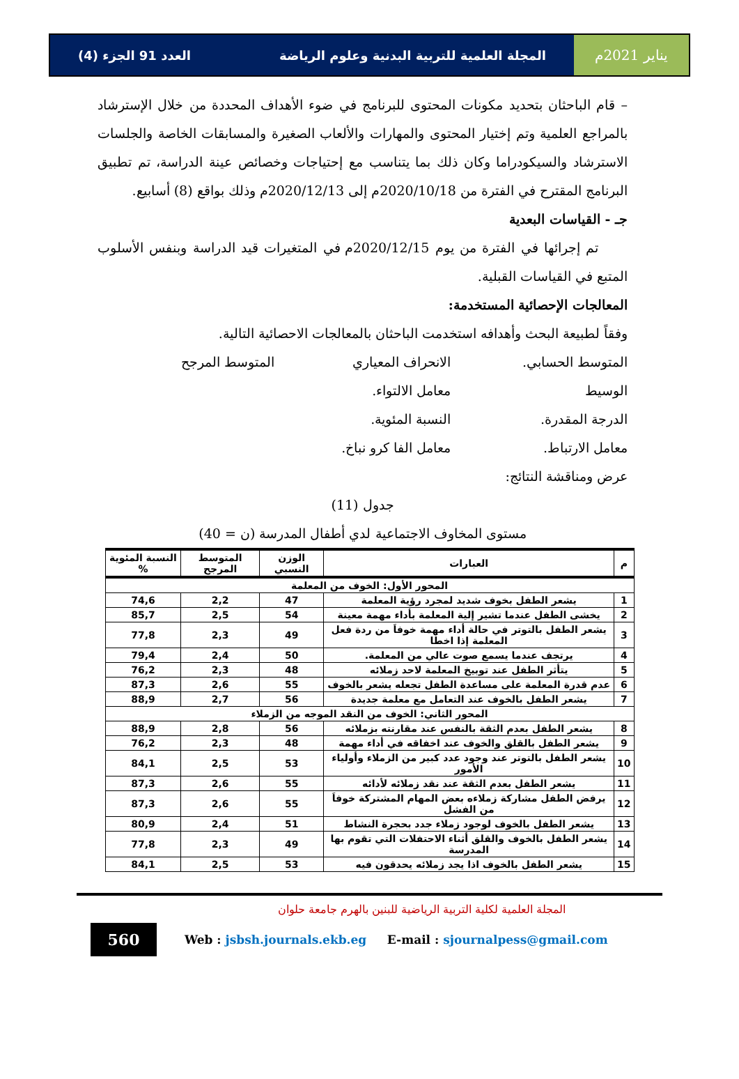يناير 2021م المجلة العلمية للتربية البدنية وعلوم الرياضة العدد 91 الجزء (4)
– قام الباحثان بتحديد مكونات المحتوى للبرنامج في ضوء الأهداف المحددة من خلال الإسترشاد بالمراجع العلمية وتم إختيار المحتوى والمهارات والألعاب الصغيرة والمسابقات الخاصة والجلسات الاسترشاد والسيكودراما وكان ذلك بما يتناسب مع إحتياجات وخصائص عينة الدراسة، تم تطبيق البرنامج المقترح في الفترة من 2020/10/18م إلى 2020/12/13م وذلك بواقع (8) أسابيع.
جـ - القياسات البعدية
تم إجرائها في الفترة من يوم 2020/12/15م في المتغيرات قيد الدراسة وبنفس الأسلوب المتبع في القياسات القبلية.
المعالجات الإحصائية المستخدمة:
وفقاً لطبيعة البحث وأهدافه استخدمت الباحثان بالمعالجات الاحصائية التالية.
المتوسط الحسابي. الانحراف المعياري المتوسط المرجح
الوسيط معامل الالتواء.
الدرجة المقدرة. النسبة المئوية.
معامل الارتباط. معامل الفا كرو نباخ.
عرض ومناقشة النتائج:
جدول (11)
مستوى المخاوف الاجتماعية لدي أطفال المدرسة (ن = 40)
| م | العبارات | الوزن النسبي | المتوسط المرجح | النسبة المئوية % |
| --- | --- | --- | --- | --- |
| المحور الأول: الخوف من المعلمة | | | | |
| 1 | يشعر الطفل بخوف شديد لمجرد رؤية المعلمة | 47 | 2,2 | 74,6 |
| 2 | يخشى الطفل عندما تشير إلية المعلمة بأداء مهمة معينة | 54 | 2,5 | 85,7 |
| 3 | يشعر الطفل بالتوتر في حالة أداء مهمة خوفاَ من ردة فعل المعلمة إذا اخطا | 49 | 2,3 | 77,8 |
| 4 | يرتجف عندما يسمع صوت عالي من المعلمة. | 50 | 2,4 | 79,4 |
| 5 | يتأثر الطفل عند توبيخ المعلمة لاحد زملائه | 48 | 2,3 | 76,2 |
| 6 | عدم قدرة المعلمة على مساعدة الطفل تجعله يشعر بالخوف | 55 | 2,6 | 87,3 |
| 7 | يشعر الطفل بالخوف عند التعامل مع معلمة جديدة | 56 | 2,7 | 88,9 |
| المحور الثاني: الخوف من النقد الموجه من الزملاء | | | | |
| 8 | يشعر الطفل بعدم الثقة بالنفس عند مقارنته بزملائه | 56 | 2,8 | 88,9 |
| 9 | يشعر الطفل بالقلق والخوف عند اخفاقه في أداء مهمة | 48 | 2,3 | 76,2 |
| 10 | يشعر الطفل بالتوتر عند وجود عدد كبير من الزملاء وأولياء الأمور | 53 | 2,5 | 84,1 |
| 11 | يشعر الطفل بعدم الثقة عند نقد زملائه لأدائه | 55 | 2,6 | 87,3 |
| 12 | يرفض الطفل مشاركة زملاءه بعض المهام المشتركة خوفاَ من الفشل | 55 | 2,6 | 87,3 |
| 13 | يشعر الطفل بالخوف لوجود زملاء جدد بحجرة النشاط | 51 | 2,4 | 80,9 |
| 14 | يشعر الطفل بالخوف والقلق أثناء الاحتفلات التي تقوم بها المدرسة | 49 | 2,3 | 77,8 |
| 15 | يشعر الطفل بالخوف اذا يجد زملائه يحدقون فيه | 53 | 2,5 | 84,1 |
المجلة العلمية لكلية التربية الرياضية للبنين بالهرم جامعة حلوان
560
Web : jsbsh.journals.ekb.eg E-mail : sjournalpess@gmail.com